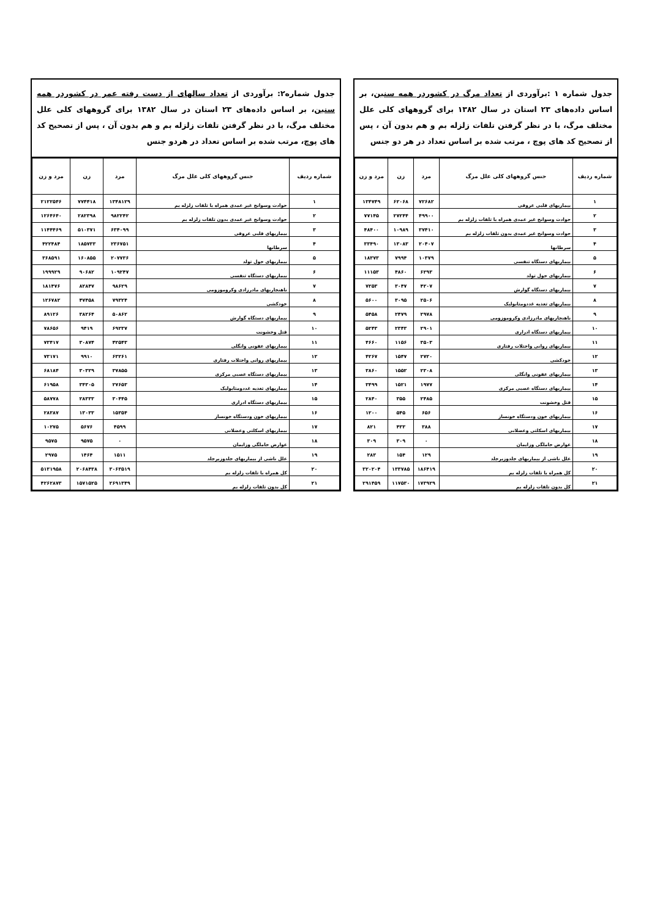جدول شماره ۱ :برآوردی از تعداد مرگ در کشوردر همه سنین، بر اساس داده‌های ۲۳ استان در سال ۱۳۸۲ برای گروههای کلی علل مختلف مرگ، با در نظر گرفتن تلفات زلزله بم و هم بدون آن ، پس از تصحیح کد های پوچ ، مرتب شده بر اساس تعداد در هر دو جنس
| شماره ردیف | جنس گروههای کلی علل مرگ | مرد | زن | مرد و زن |
| --- | --- | --- | --- | --- |
| ۱ | بیماریهای قلبی عروقی | ۷۲۶۸۲ | ۶۲۰۶۸ | ۱۳۴۷۴۹ |
| ۲ | حوادث وسوانح غیر عمدی همراه با تلفات زلزله بم | ۴۹۹۰۰ | ۲۷۲۴۴ | ۷۷۱۴۵ |
| ۳ | حوادث وسوانح غیر عمدی بدون تلفات زلزله بم | ۳۷۴۱۰ | ۱۰۹۸۹ | ۴۸۴۰۰ |
| ۴ | سرطانها | ۲۰۴۰۷ | ۱۳۰۸۳ | ۳۳۴۹۰ |
| ۵ | بیماریهای دستگاه تنفسی | ۱۰۳۷۹ | ۷۹۹۴ | ۱۸۳۷۳ |
| ۶ | بیماریهای حول تولد | ۶۲۹۳ | ۴۸۶۰ | ۱۱۱۵۳ |
| ۷ | بیماریهای دستگاه گوارش | ۴۲۰۷ | ۳۰۴۷ | ۷۲۵۳ |
| ۸ | بیماریهای تغذیه غددومتابولیک | ۲۵۰۶ | ۳۰۹۵ | ۵۶۰۰ |
| ۹ | ناهنجاریهای مادرزادی وکروموزومی | ۲۹۷۸ | ۲۴۷۹ | ۵۴۵۸ |
| ۱۰ | بیماریهای دستگاه ادراری | ۲۹۰۱ | ۲۳۴۳ | ۵۲۴۳ |
| ۱۱ | بیماریهای روانی واختلات رفتاری | ۳۵۰۳ | ۱۱۵۶ | ۴۶۶۰ |
| ۱۲ | خودکشی | ۲۷۲۰ | ۱۵۴۷ | ۴۲۶۷ |
| ۱۳ | بیماریهای عفونی وانگلی | ۲۳۰۸ | ۱۵۵۲ | ۳۸۶۰ |
| ۱۴ | بیماریهای دستگاه عصبی مرکزی | ۱۹۷۷ | ۱۵۲۱ | ۳۴۹۹ |
| ۱۵ | قتل وخشونت | ۲۴۸۵ | ۳۵۵ | ۲۸۴۰ |
| ۱۶ | بیماریهای خون ودستگاه خونساز | ۶۵۶ | ۵۴۵ | ۱۲۰۰ |
| ۱۷ | بیماریهای اسکلتی وعضلانی | ۳۸۸ | ۴۳۳ | ۸۲۱ |
| ۱۸ | عوارض حاملگی وزایمان | ۰ | ۳۰۹ | ۳۰۹ |
| ۱۹ | علل ناشی از بیماریهای جلدوزیرجلد | ۱۲۹ | ۱۵۴ | ۲۸۳ |
| ۲۰ | کل همراه با تلفات زلزله بم | ۱۸۶۴۱۹ | ۱۳۳۷۸۵ | ۳۲۰۲۰۴ |
| ۲۱ | کل بدون تلفات زلزله بم | ۱۷۳۹۲۹ | ۱۱۷۵۳۰ | ۲۹۱۴۵۹ |
جدول شماره۲: برآوردی از تعداد سالهای از دست رفته عمر در کشوردر همه سنین، بر اساس داده‌های ۲۳ استان در سال ۱۳۸۲ برای گروههای کلی علل مختلف مرگ، با در نظر گرفتن تلفات زلزله بم و هم بدون آن ، پس از تصحیح کد های پوچ، مرتب شده بر اساس تعداد در هردو جنس
| شماره ردیف | جنس گروههای کلی علل مرگ | مرد | زن | مرد و زن |
| --- | --- | --- | --- | --- |
| ۱ | حوادث وسوانح غیر عمدی همراه با تلفات زلزله بم | ۱۳۴۸۱۲۹ | ۷۷۴۴۱۸ | ۲۱۲۲۵۴۶ |
| ۲ | حوادث وسوانح غیر عمدی بدون تلفات زلزله بم | ۹۸۲۲۴۲ | ۲۸۲۳۹۸ | ۱۲۶۴۶۴۰ |
| ۳ | بیماریهای قلبی عروقی | ۶۳۴۰۹۹ | ۵۱۰۳۷۱ | ۱۱۴۴۴۶۹ |
| ۴ | سرطانها | ۲۳۶۷۵۱ | ۱۸۵۷۳۳ | ۴۲۲۴۸۴ |
| ۵ | بیماریهای حول تولد | ۲۰۷۷۳۶ | ۱۶۰۸۵۵ | ۳۶۸۵۹۱ |
| ۶ | بیماریهای دستگاه تنفسی | ۱۰۹۲۴۷ | ۹۰۶۸۲ | ۱۹۹۹۲۹ |
| ۷ | ناهنجاریهای مادرزادی وکروموزومی | ۹۸۶۲۹ | ۸۲۸۴۷ | ۱۸۱۴۷۶ |
| ۸ | خودکشی | ۷۹۳۲۴ | ۴۷۴۵۸ | ۱۲۶۷۸۲ |
| ۹ | بیماریهای دستگاه گوارش | ۵۰۸۶۲ | ۳۸۲۶۴ | ۸۹۱۲۶ |
| ۱۰ | قتل وخشونت | ۶۹۲۳۷ | ۹۴۱۹ | ۷۸۶۵۶ |
| ۱۱ | بیماریهای عفونی وانگلی | ۴۲۵۴۳ | ۳۰۸۷۴ | ۷۳۴۱۷ |
| ۱۲ | بیماریهای روانی واختلات رفتاری | ۶۳۲۶۱ | ۹۹۱۰ | ۷۳۱۷۱ |
| ۱۳ | بیماریهای دستگاه عصبی مرکزی | ۳۷۸۵۵ | ۳۰۳۲۹ | ۶۸۱۸۴ |
| ۱۴ | بیماریهای تغذیه غددومتابولیک | ۲۷۶۵۳ | ۳۴۳۰۵ | ۶۱۹۵۸ |
| ۱۵ | بیماریهای دستگاه ادراری | ۳۰۴۴۵ | ۲۸۳۳۳ | ۵۸۷۷۸ |
| ۱۶ | بیماریهای خون ودستگاه خونساز | ۱۵۳۵۴ | ۱۳۰۳۳ | ۲۸۳۸۷ |
| ۱۷ | بیماریهای اسکلتی وعضلانی | ۴۵۹۹ | ۵۶۷۶ | ۱۰۲۷۵ |
| ۱۸ | عوارض حاملگی وزایمان | ۰ | ۹۵۷۵ | ۹۵۷۵ |
| ۱۹ | علل ناشی از بیماریهای جلدوزیرجلد | ۱۵۱۱ | ۱۴۶۴ | ۲۹۷۵ |
| ۲۰ | کل همراه با تلفات زلزله بم | ۳۰۶۳۵۱۹ | ۲۰۶۸۴۳۸ | ۵۱۳۱۹۵۸ |
| ۲۱ | کل بدون تلفات زلزله بم | ۲۶۹۱۳۴۹ | ۱۵۷۱۵۲۵ | ۴۲۶۲۸۷۳ |